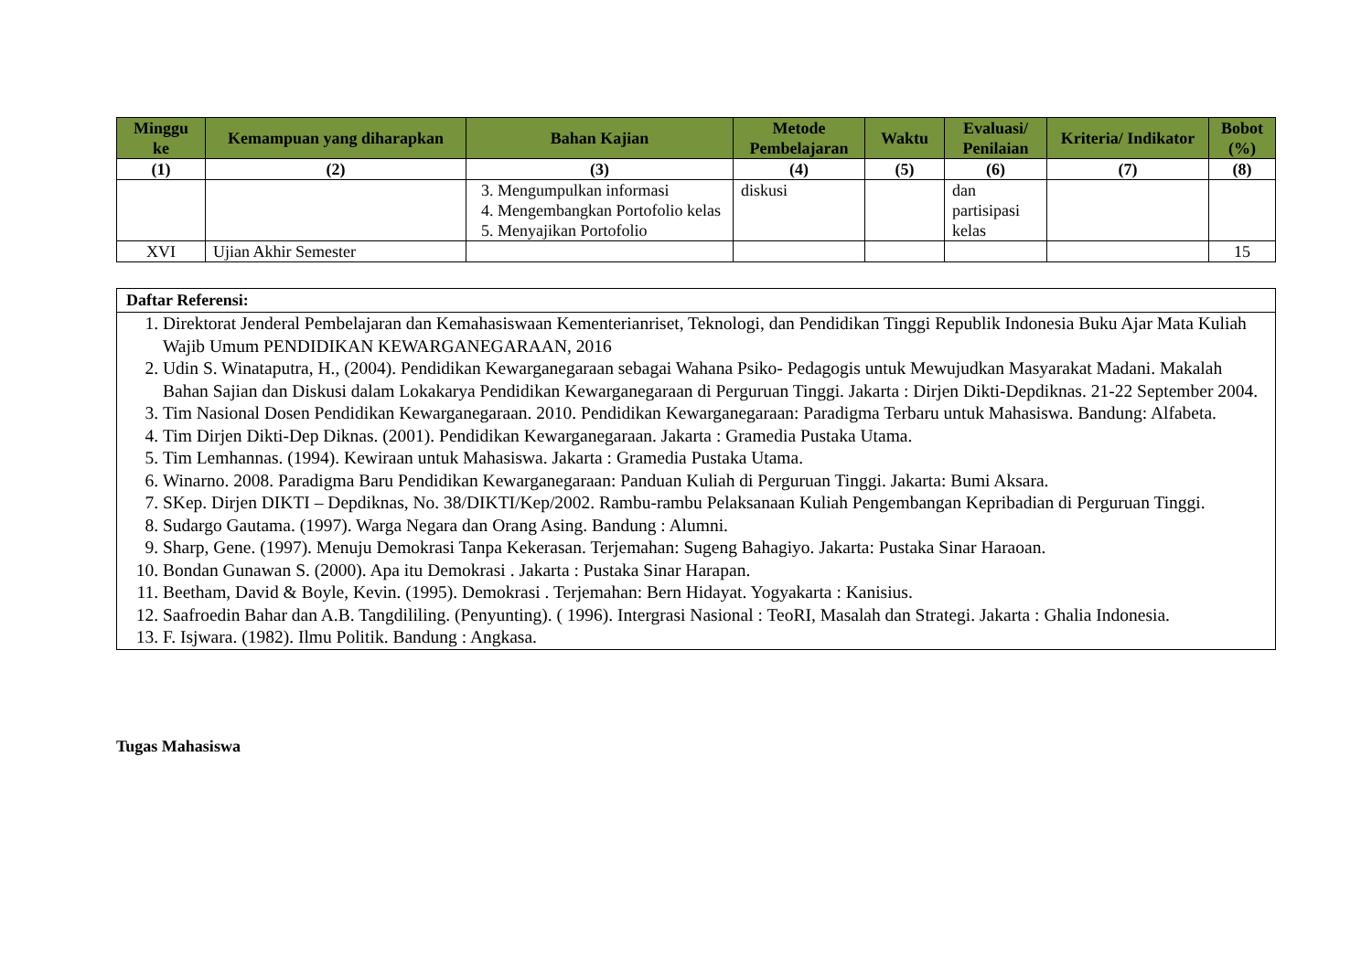| Minggu ke | Kemampuan yang diharapkan | Bahan Kajian | Metode Pembelajaran | Waktu | Evaluasi/ Penilaian | Kriteria/ Indikator | Bobot (%) |
| --- | --- | --- | --- | --- | --- | --- | --- |
| (1) | (2) | (3) | (4) | (5) | (6) | (7) | (8) |
| | | 3. Mengumpulkan informasi 4. Mengembangkan Portofolio kelas 5. Menyajikan Portofolio | diskusi | | dan partisipasi kelas | | |
| XVI | Ujian Akhir Semester | | | | | | 15 |
Daftar Referensi:
1. Direktorat Jenderal Pembelajaran dan Kemahasiswaan Kementerianriset, Teknologi, dan Pendidikan Tinggi Republik Indonesia Buku Ajar Mata Kuliah Wajib Umum PENDIDIKAN KEWARGANEGARAAN, 2016
2. Udin S. Winataputra, H., (2004). Pendidikan Kewarganegaraan sebagai Wahana Psiko- Pedagogis untuk Mewujudkan Masyarakat Madani. Makalah Bahan Sajian dan Diskusi dalam Lokakarya Pendidikan Kewarganegaraan di Perguruan Tinggi. Jakarta : Dirjen Dikti-Depdiknas. 21-22 September 2004.
3. Tim Nasional Dosen Pendidikan Kewarganegaraan. 2010. Pendidikan Kewarganegaraan: Paradigma Terbaru untuk Mahasiswa. Bandung: Alfabeta.
4. Tim Dirjen Dikti-Dep Diknas. (2001). Pendidikan Kewarganegaraan. Jakarta : Gramedia Pustaka Utama.
5. Tim Lemhannas. (1994). Kewiraan untuk Mahasiswa. Jakarta : Gramedia Pustaka Utama.
6. Winarno. 2008. Paradigma Baru Pendidikan Kewarganegaraan: Panduan Kuliah di Perguruan Tinggi. Jakarta: Bumi Aksara.
7. SKep. Dirjen DIKTI – Depdiknas, No. 38/DIKTI/Kep/2002. Rambu-rambu Pelaksanaan Kuliah Pengembangan Kepribadian di Perguruan Tinggi.
8. Sudargo Gautama. (1997). Warga Negara dan Orang Asing. Bandung : Alumni.
9. Sharp, Gene. (1997). Menuju Demokrasi Tanpa Kekerasan. Terjemahan: Sugeng Bahagiyo. Jakarta: Pustaka Sinar Haraoan.
10. Bondan Gunawan S. (2000). Apa itu Demokrasi . Jakarta : Pustaka Sinar Harapan.
11. Beetham, David & Boyle, Kevin. (1995). Demokrasi . Terjemahan: Bern Hidayat. Yogyakarta : Kanisius.
12. Saafroedin Bahar dan A.B. Tangdililing. (Penyunting). ( 1996). Intergrasi Nasional : TeoRI, Masalah dan Strategi. Jakarta : Ghalia Indonesia.
13. F. Isjwara. (1982). Ilmu Politik. Bandung : Angkasa.
Tugas Mahasiswa